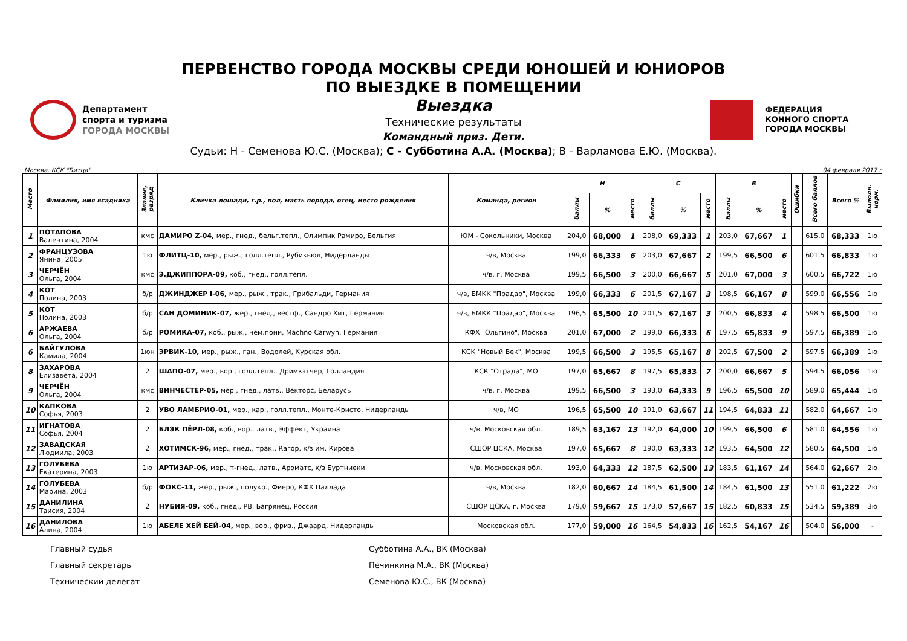ПЕРВЕНСТВО ГОРОДА МОСКВЫ СРЕДИ ЮНОШЕЙ И ЮНИОРОВ
ПО ВЫЕЗДКЕ В ПОМЕЩЕНИИ
Выездка
Технические результаты
Командный приз. Дети.
Судьи: Н - Семенова Ю.С. (Москва); С - Субботина А.А. (Москва); В - Варламова Е.Ю. (Москва).
Департамент
спорта и туризма
ГОРОДА МОСКВЫ
ФЕДЕРАЦИЯ
КОННОГО СПОРТА
ГОРОДА МОСКВЫ
Москва, КСК "Битца" 04 февраля 2017 г.
| Место | Фамилия, имя всадника | Звание, разряд | Кличка лошади, г.р., пол, масть порода, отец, место рождения | Команда, регион | Н | | | С | | | В | | | Ошибки | Всего баллов | Всего % | Выполн. норм. |
| --- | --- | --- | --- | --- | --- | --- | --- | --- | --- | --- | --- | --- | --- | --- | --- | --- | --- |
| | | | | | баллы | % | место | баллы | % | место | баллы | % | место | | | | |
| 1 | ПОТАПОВА Валентина, 2004 | кмс | ДАМИРО Z-04, мер., гнед., бельг.тепл., Олимпик Рамиро, Бельгия | ЮМ - Сокольники, Москва | 204,0 | 68,000 | 1 | 208,0 | 69,333 | 1 | 203,0 | 67,667 | 1 | | 615,0 | 68,333 | 1ю |
| 2 | ФРАНЦУЗОВА Янина, 2005 | 1ю | ФЛИТЦ-10, мер., рыж., голл.тепл., Рубикьюл, Нидерланды | ч/в, Москва | 199,0 | 66,333 | 6 | 203,0 | 67,667 | 2 | 199,5 | 66,500 | 6 | | 601,5 | 66,833 | 1ю |
| 3 | ЧЕРЧЁН Ольга, 2004 | кмс | Э.ДЖИППОРА-09, коб., гнед., голл.тепл. | ч/в, г. Москва | 199,5 | 66,500 | 3 | 200,0 | 66,667 | 5 | 201,0 | 67,000 | 3 | | 600,5 | 66,722 | 1ю |
| 4 | КОТ Полина, 2003 | б/р | ДЖИНДЖЕР I-06, мер., рыж., трак., Грибальди, Германия | ч/в, БМКК "Прадар", Москва | 199,0 | 66,333 | 6 | 201,5 | 67,167 | 3 | 198,5 | 66,167 | 8 | | 599,0 | 66,556 | 1ю |
| 5 | КОТ Полина, 2003 | б/р | САН ДОМИНИК-07, жер., гнед., вестф., Сандро Хит, Германия | ч/в, БМКК "Прадар", Москва | 196,5 | 65,500 | 10 | 201,5 | 67,167 | 3 | 200,5 | 66,833 | 4 | | 598,5 | 66,500 | 1ю |
| 6 | АРЖАЕВА Ольга, 2004 | б/р | РОМИКА-07, коб., рыж., нем.пони, Machno Carwyn, Германия | КФХ "Ольгино", Москва | 201,0 | 67,000 | 2 | 199,0 | 66,333 | 6 | 197,5 | 65,833 | 9 | | 597,5 | 66,389 | 1ю |
| 6 | БАЙГУЛОВА Камила, 2004 | 1юн | ЭРВИК-10, мер., рыж., ган., Водолей, Курская обл. | КСК "Новый Век", Москва | 199,5 | 66,500 | 3 | 195,5 | 65,167 | 8 | 202,5 | 67,500 | 2 | | 597,5 | 66,389 | 1ю |
| 8 | ЗАХАРОВА Елизавета, 2004 | 2 | ШАПО-07, мер., вор., голл.тепл.. Дримкэтчер, Голландия | КСК "Отрада", МО | 197,0 | 65,667 | 8 | 197,5 | 65,833 | 7 | 200,0 | 66,667 | 5 | | 594,5 | 66,056 | 1ю |
| 9 | ЧЕРЧЁН Ольга, 2004 | кмс | ВИНЧЕСТЕР-05, мер., гнед., латв., Векторс, Беларусь | ч/в, г. Москва | 199,5 | 66,500 | 3 | 193,0 | 64,333 | 9 | 196,5 | 65,500 | 10 | | 589,0 | 65,444 | 1ю |
| 10 | КАПКОВА Софья, 2003 | 2 | УВО ЛАМБРИО-01, мер., кар., голл.тепл., Монте-Кристо, Нидерланды | ч/в, МО | 196,5 | 65,500 | 10 | 191,0 | 63,667 | 11 | 194,5 | 64,833 | 11 | | 582,0 | 64,667 | 1ю |
| 11 | ИГНАТОВА Софья, 2004 | 2 | БЛЭК ПЁРЛ-08, коб., вор., латв., Эффект, Украина | ч/в, Московская обл. | 189,5 | 63,167 | 13 | 192,0 | 64,000 | 10 | 199,5 | 66,500 | 6 | | 581,0 | 64,556 | 1ю |
| 12 | ЗАВАДСКАЯ Людмила, 2003 | 2 | ХОТИМСК-96, мер., гнед., трак., Кагор, к/з им. Кирова | СШОР ЦСКА, Москва | 197,0 | 65,667 | 8 | 190,0 | 63,333 | 12 | 193,5 | 64,500 | 12 | | 580,5 | 64,500 | 1ю |
| 13 | ГОЛУБЕВА Екатерина, 2003 | 1ю | АРТИЗАР-06, мер., т-гнед., латв., Ароматс, к/з Буртниеки | ч/в, Московская обл. | 193,0 | 64,333 | 12 | 187,5 | 62,500 | 13 | 183,5 | 61,167 | 14 | | 564,0 | 62,667 | 2ю |
| 14 | ГОЛУБЕВА Марина, 2003 | б/р | ФОКС-11, жер., рыж., полукр., Фиеро, КФХ Паллада | ч/в, Москва | 182,0 | 60,667 | 14 | 184,5 | 61,500 | 14 | 184,5 | 61,500 | 13 | | 551,0 | 61,222 | 2ю |
| 15 | ДАНИЛИНА Таисия, 2004 | 2 | НУБИЯ-09, коб., гнед., РВ, Багрянец, Россия | СШОР ЦСКА, г. Москва | 179,0 | 59,667 | 15 | 173,0 | 57,667 | 15 | 182,5 | 60,833 | 15 | | 534,5 | 59,389 | 3ю |
| 16 | ДАНИЛОВА Алина, 2004 | 1ю | АБЕЛЕ ХЕЙ БЕЙ-04, мер., вор., фриз., Джаард, Нидерланды | Московская обл. | 177,0 | 59,000 | 16 | 164,5 | 54,833 | 16 | 162,5 | 54,167 | 16 | | 504,0 | 56,000 | - |
Главный судья Субботина А.А., ВК (Москва)
Главный секретарь Печинкина М.А., ВК (Москва)
Технический делегат Семенова Ю.С., ВК (Москва)